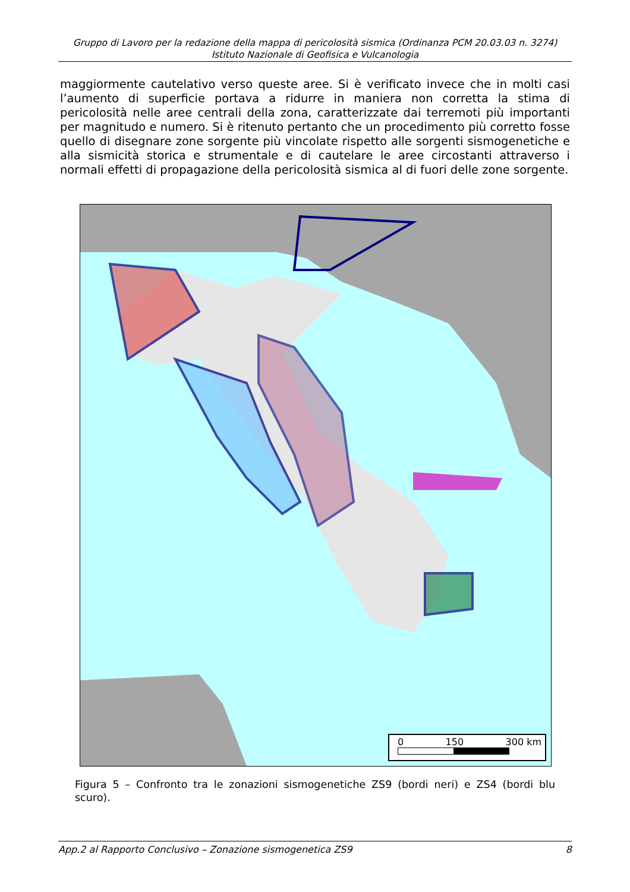Gruppo di Lavoro per la redazione della mappa di pericolosità sismica (Ordinanza PCM 20.03.03 n. 3274)
Istituto Nazionale di Geofisica e Vulcanologia
maggiormente cautelativo verso queste aree. Si è verificato invece che in molti casi l’aumento di superficie portava a ridurre in maniera non corretta la stima di pericolosità nelle aree centrali della zona, caratterizzate dai terremoti più importanti per magnitudo e numero. Si è ritenuto pertanto che un procedimento più corretto fosse quello di disegnare zone sorgente più vincolate rispetto alle sorgenti sismogenetiche e alla sismicità storica e strumentale e di cautelare le aree circostanti attraverso i normali effetti di propagazione della pericolosità sismica al di fuori delle zone sorgente.
0 150 300 km
Figura 5 – Confronto tra le zonazioni sismogenetiche ZS9 (bordi neri) e ZS4 (bordi blu scuro).
App.2 al Rapporto Conclusivo – Zonazione sismogenetica ZS9 8